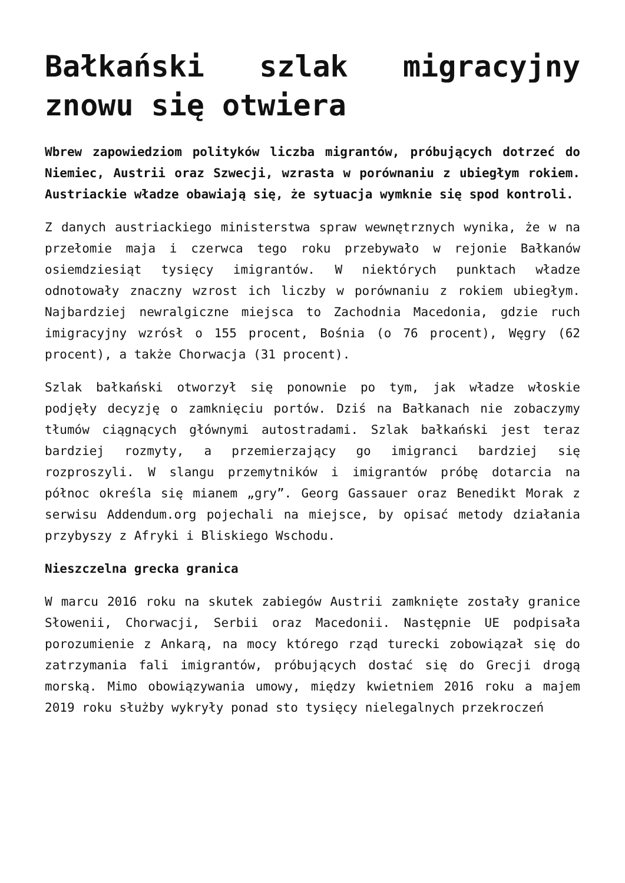Bałkański szlak migracyjny znowu się otwiera
Wbrew zapowiedziom polityków liczba migrantów, próbujących dotrzeć do Niemiec, Austrii oraz Szwecji, wzrasta w porównaniu z ubiegłym rokiem. Austriackie władze obawiają się, że sytuacja wymknie się spod kontroli.
Z danych austriackiego ministerstwa spraw wewnętrznych wynika, że w na przełomie maja i czerwca tego roku przebywało w rejonie Bałkanów osiemdziesiąt tysięcy imigrantów. W niektórych punktach władze odnotowały znaczny wzrost ich liczby w porównaniu z rokiem ubiegłym. Najbardziej newralgiczne miejsca to Zachodnia Macedonia, gdzie ruch imigracyjny wzrósł o 155 procent, Bośnia (o 76 procent), Węgry (62 procent), a także Chorwacja (31 procent).
Szlak bałkański otworzył się ponownie po tym, jak władze włoskie podjęły decyzję o zamknięciu portów. Dziś na Bałkanach nie zobaczymy tłumów ciągnących głównymi autostradami. Szlak bałkański jest teraz bardziej rozmyty, a przemierzający go imigranci bardziej się rozproszyli. W slangu przemytników i imigrantów próbę dotarcia na północ określa się mianem „gry”. Georg Gassauer oraz Benedikt Morak z serwisu Addendum.org pojechali na miejsce, by opisać metody działania przybyszy z Afryki i Bliskiego Wschodu.
Nieszczelna grecka granica
W marcu 2016 roku na skutek zabiegów Austrii zamknięte zostały granice Słowenii, Chorwacji, Serbii oraz Macedonii. Następnie UE podpisała porozumienie z Ankarą, na mocy którego rząd turecki zobowiązał się do zatrzymania fali imigrantów, próbujących dostać się do Grecji drogą morską. Mimo obowiązywania umowy, między kwietniem 2016 roku a majem 2019 roku służby wykryły ponad sto tysięcy nielegalnych przekroczeń